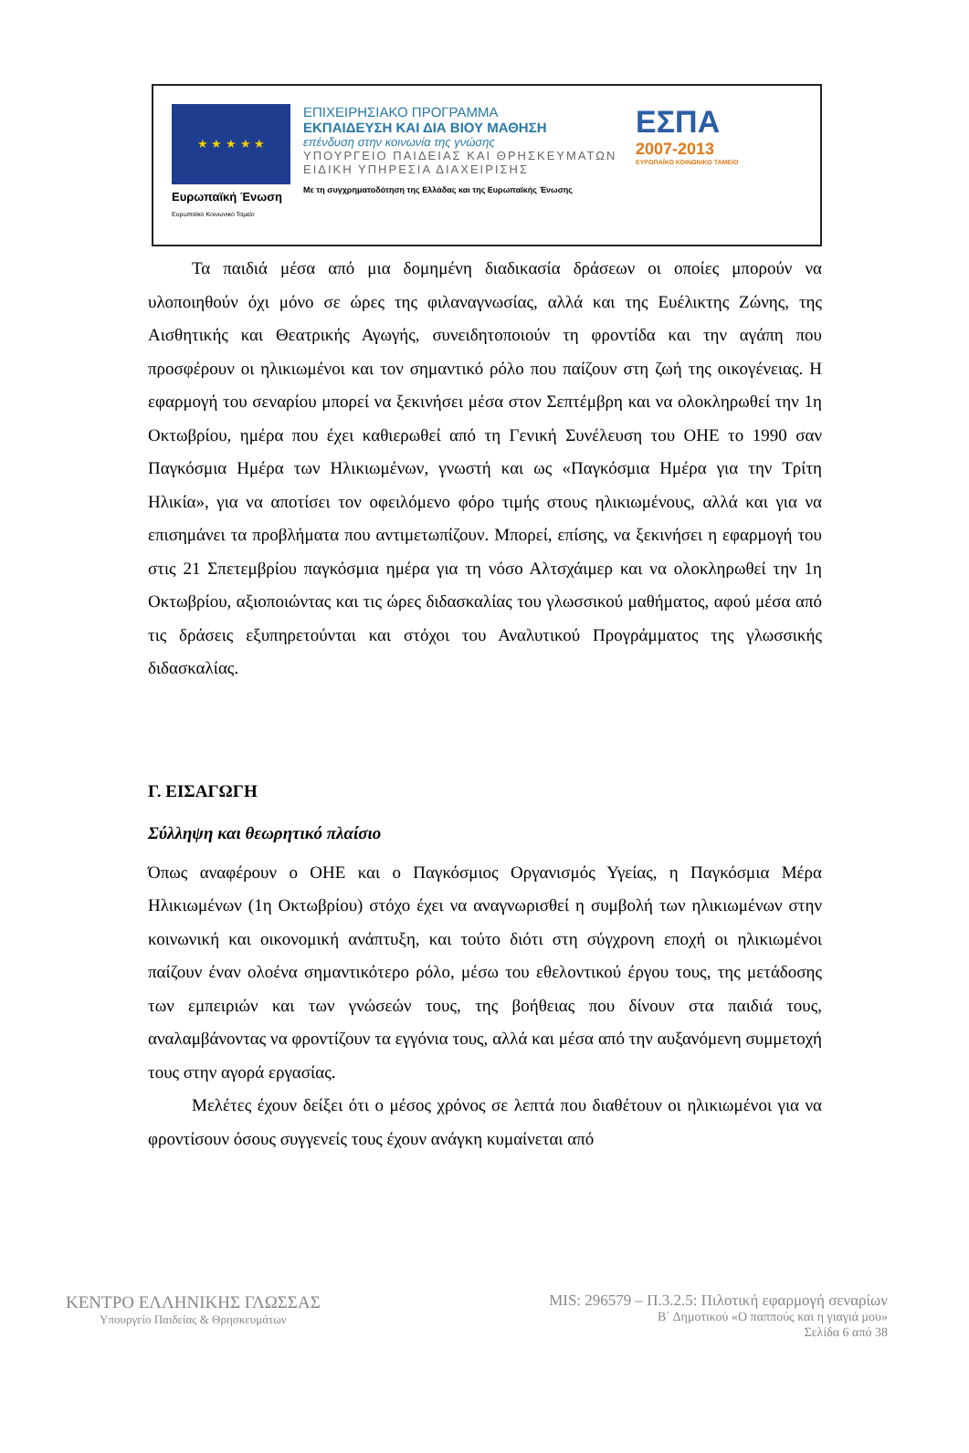★ ★ ★ ★ ★
Ευρωπαϊκή Ένωση
Ευρωπαϊκό Κοινωνικό Ταμείο
ΕΠΙΧΕΙΡΗΣΙΑΚΟ ΠΡΟΓΡΑΜΜΑ
ΕΚΠΑΙΔΕΥΣΗ ΚΑΙ ΔΙΑ ΒΙΟΥ ΜΑΘΗΣΗ
επένδυση στην κοινωνία της γνώσης
ΥΠΟΥΡΓΕΙΟ ΠΑΙΔΕΙΑΣ ΚΑΙ ΘΡΗΣΚΕΥΜΑΤΩΝ
ΕΙΔΙΚΗ ΥΠΗΡΕΣΙΑ ΔΙΑΧΕΙΡΙΣΗΣ
Με τη συγχρηματοδότηση της Ελλάδας και της Ευρωπαϊκής Ένωσης
ΕΣΠΑ
2007-2013
ΕΥΡΩΠΑΪΚΟ ΚΟΙΝΩΝΙΚΟ ΤΑΜΕΙΟ
Τα παιδιά μέσα από μια δομημένη διαδικασία δράσεων οι οποίες μπορούν να υλοποιηθούν όχι μόνο σε ώρες της φιλαναγνωσίας, αλλά και της Ευέλικτης Ζώνης, της Αισθητικής και Θεατρικής Αγωγής, συνειδητοποιούν τη φροντίδα και την αγάπη που προσφέρουν οι ηλικιωμένοι και τον σημαντικό ρόλο που παίζουν στη ζωή της οικογένειας. Η εφαρμογή του σεναρίου μπορεί να ξεκινήσει μέσα στον Σεπτέμβρη και να ολοκληρωθεί την 1η Οκτωβρίου, ημέρα που έχει καθιερωθεί από τη Γενική Συνέλευση του ΟΗΕ το 1990 σαν Παγκόσμια Ημέρα των Ηλικιωμένων, γνωστή και ως «Παγκόσμια Ημέρα για την Τρίτη Ηλικία», για να αποτίσει τον οφειλόμενο φόρο τιμής στους ηλικιωμένους, αλλά και για να επισημάνει τα προβλήματα που αντιμετωπίζουν. Μπορεί, επίσης, να ξεκινήσει η εφαρμογή του στις 21 Σπετεμβρίου παγκόσμια ημέρα για τη νόσο Αλτσχάιμερ και να ολοκληρωθεί την 1η Οκτωβρίου, αξιοποιώντας και τις ώρες διδασκαλίας του γλωσσικού μαθήματος, αφού μέσα από τις δράσεις εξυπηρετούνται και στόχοι του Αναλυτικού Προγράμματος της γλωσσικής διδασκαλίας.
Γ. ΕΙΣΑΓΩΓΗ
Σύλληψη και θεωρητικό πλαίσιο
Όπως αναφέρουν ο ΟΗΕ και ο Παγκόσμιος Οργανισμός Υγείας, η Παγκόσμια Μέρα Ηλικιωμένων (1η Οκτωβρίου) στόχο έχει να αναγνωρισθεί η συμβολή των ηλικιωμένων στην κοινωνική και οικονομική ανάπτυξη, και τούτο διότι στη σύγχρονη εποχή οι ηλικιωμένοι παίζουν έναν ολοένα σημαντικότερο ρόλο, μέσω του εθελοντικού έργου τους, της μετάδοσης των εμπειριών και των γνώσεών τους, της βοήθειας που δίνουν στα παιδιά τους, αναλαμβάνοντας να φροντίζουν τα εγγόνια τους, αλλά και μέσα από την αυξανόμενη συμμετοχή τους στην αγορά εργασίας.
Μελέτες έχουν δείξει ότι ο μέσος χρόνος σε λεπτά που διαθέτουν οι ηλικιωμένοι για να φροντίσουν όσους συγγενείς τους έχουν ανάγκη κυμαίνεται από
ΚΕΝΤΡΟ ΕΛΛΗΝΙΚΗΣ ΓΛΩΣΣΑΣ
Υπουργείο Παιδείας & Θρησκευμάτων
MIS: 296579 – Π.3.2.5: Πιλοτική εφαρμογή σεναρίων
Β΄ Δημοτικού «Ο παππούς και η γιαγιά μου»
Σελίδα 6 από 38